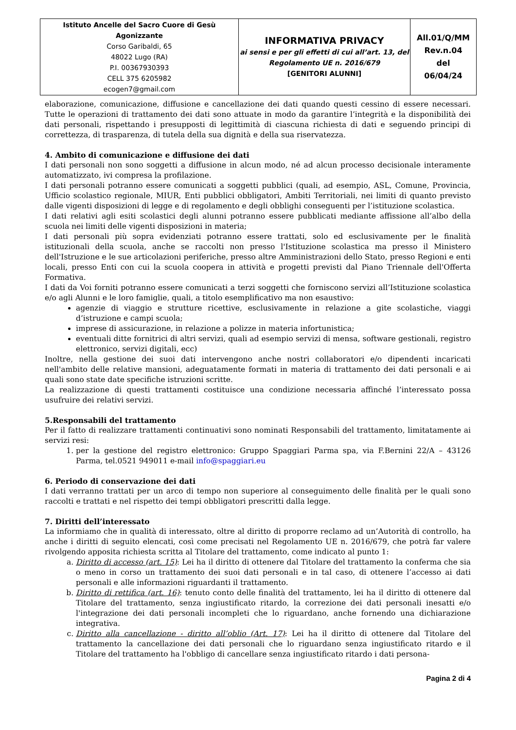| Istituto Ancelle del Sacro Cuore di Gesù Agonizzante Corso Garibaldi, 65 48022 Lugo (RA) P.I. 00367930393 CELL 375 6205982 ecogen7@gmail.com | INFORMATIVA PRIVACY ai sensi e per gli effetti di cui all’art. 13, del Regolamento UE n. 2016/679 [GENITORI ALUNNI] | All.01/Q/MM Rev.n.04 del 06/04/24 |
elaborazione, comunicazione, diffusione e cancellazione dei dati quando questi cessino di essere necessari. Tutte le operazioni di trattamento dei dati sono attuate in modo da garantire l’integrità e la disponibilità dei dati personali, rispettando i presupposti di legittimità di ciascuna richiesta di dati e seguendo principi di correttezza, di trasparenza, di tutela della sua dignità e della sua riservatezza.
4. Ambito di comunicazione e diffusione dei dati
I dati personali non sono soggetti a diffusione in alcun modo, né ad alcun processo decisionale interamente automatizzato, ivi compresa la profilazione.
I dati personali potranno essere comunicati a soggetti pubblici (quali, ad esempio, ASL, Comune, Provincia, Ufficio scolastico regionale, MIUR, Enti pubblici obbligatori, Ambiti Territoriali, nei limiti di quanto previsto dalle vigenti disposizioni di legge e di regolamento e degli obblighi conseguenti per l’istituzione scolastica.
I dati relativi agli esiti scolastici degli alunni potranno essere pubblicati mediante affissione all’albo della scuola nei limiti delle vigenti disposizioni in materia;
I dati personali più sopra evidenziati potranno essere trattati, solo ed esclusivamente per le finalità istituzionali della scuola, anche se raccolti non presso l'Istituzione scolastica ma presso il Ministero dell'Istruzione e le sue articolazioni periferiche, presso altre Amministrazioni dello Stato, presso Regioni e enti locali, presso Enti con cui la scuola coopera in attività e progetti previsti dal Piano Triennale dell'Offerta Formativa.
I dati da Voi forniti potranno essere comunicati a terzi soggetti che forniscono servizi all’Istituzione scolastica e/o agli Alunni e le loro famiglie, quali, a titolo esemplificativo ma non esaustivo:
agenzie di viaggio e strutture ricettive, esclusivamente in relazione a gite scolastiche, viaggi d’istruzione e campi scuola;
imprese di assicurazione, in relazione a polizze in materia infortunistica;
eventuali ditte fornitrici di altri servizi, quali ad esempio servizi di mensa, software gestionali, registro elettronico, servizi digitali, ecc)
Inoltre, nella gestione dei suoi dati intervengono anche nostri collaboratori e/o dipendenti incaricati nell'ambito delle relative mansioni, adeguatamente formati in materia di trattamento dei dati personali e ai quali sono state date specifiche istruzioni scritte.
La realizzazione di questi trattamenti costituisce una condizione necessaria affinché l’interessato possa usufruire dei relativi servizi.
5.Responsabili del trattamento
Per il fatto di realizzare trattamenti continuativi sono nominati Responsabili del trattamento, limitatamente ai servizi resi:
1. per la gestione del registro elettronico: Gruppo Spaggiari Parma spa, via F.Bernini 22/A – 43126 Parma, tel.0521 949011 e-mail info@spaggiari.eu
6. Periodo di conservazione dei dati
I dati verranno trattati per un arco di tempo non superiore al conseguimento delle finalità per le quali sono raccolti e trattati e nel rispetto dei tempi obbligatori prescritti dalla legge.
7. Diritti dell’interessato
La informiamo che in qualità di interessato, oltre al diritto di proporre reclamo ad un’Autorità di controllo, ha anche i diritti di seguito elencati, così come precisati nel Regolamento UE n. 2016/679, che potrà far valere rivolgendo apposita richiesta scritta al Titolare del trattamento, come indicato al punto 1:
a. Diritto di accesso (art. 15): Lei ha il diritto di ottenere dal Titolare del trattamento la conferma che sia o meno in corso un trattamento dei suoi dati personali e in tal caso, di ottenere l’accesso ai dati personali e alle informazioni riguardanti il trattamento.
b. Diritto di rettifica (art. 16): tenuto conto delle finalità del trattamento, lei ha il diritto di ottenere dal Titolare del trattamento, senza ingiustificato ritardo, la correzione dei dati personali inesatti e/o l'integrazione dei dati personali incompleti che lo riguardano, anche fornendo una dichiarazione integrativa.
c. Diritto alla cancellazione - diritto all’oblio (Art. 17): Lei ha il diritto di ottenere dal Titolare del trattamento la cancellazione dei dati personali che lo riguardano senza ingiustificato ritardo e il Titolare del trattamento ha l'obbligo di cancellare senza ingiustificato ritardo i dati persona-
Pagina 2 di 4